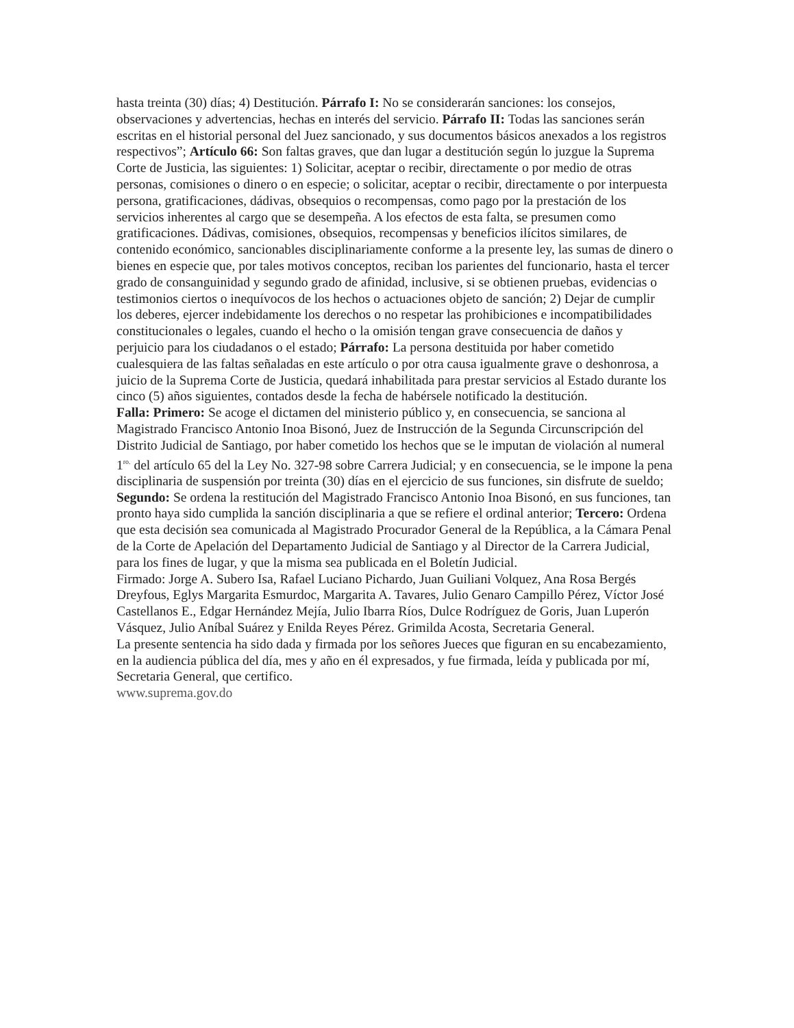hasta treinta (30) días; 4) Destitución. Párrafo I: No se considerarán sanciones: los consejos, observaciones y advertencias, hechas en interés del servicio. Párrafo II: Todas las sanciones serán escritas en el historial personal del Juez sancionado, y sus documentos básicos anexados a los registros respectivos”; Artículo 66: Son faltas graves, que dan lugar a destitución según lo juzgue la Suprema Corte de Justicia, las siguientes: 1) Solicitar, aceptar o recibir, directamente o por medio de otras personas, comisiones o dinero o en especie; o solicitar, aceptar o recibir, directamente o por interpuesta persona, gratificaciones, dádivas, obsequios o recompensas, como pago por la prestación de los servicios inherentes al cargo que se desempeña. A los efectos de esta falta, se presumen como gratificaciones. Dádivas, comisiones, obsequios, recompensas y beneficios ilícitos similares, de contenido económico, sancionables disciplinariamente conforme a la presente ley, las sumas de dinero o bienes en especie que, por tales motivos conceptos, reciban los parientes del funcionario, hasta el tercer grado de consanguinidad y segundo grado de afinidad, inclusive, si se obtienen pruebas, evidencias o testimonios ciertos o inequívocos de los hechos o actuaciones objeto de sanción; 2) Dejar de cumplir los deberes, ejercer indebidamente los derechos o no respetar las prohibiciones e incompatibilidades constitucionales o legales, cuando el hecho o la omisión tengan grave consecuencia de daños y perjuicio para los ciudadanos o el estado; Párrafo: La persona destituida por haber cometido cualesquiera de las faltas señaladas en este artículo o por otra causa igualmente grave o deshonrosa, a juicio de la Suprema Corte de Justicia, quedará inhabilitada para prestar servicios al Estado durante los cinco (5) años siguientes, contados desde la fecha de habérsele notificado la destitución.
Falla: Primero: Se acoge el dictamen del ministerio público y, en consecuencia, se sanciona al Magistrado Francisco Antonio Inoa Bisonó, Juez de Instrucción de la Segunda Circunscripción del Distrito Judicial de Santiago, por haber cometido los hechos que se le imputan de violación al numeral 1<sup>ro.</sup> del artículo 65 del la Ley No. 327-98 sobre Carrera Judicial; y en consecuencia, se le impone la pena disciplinaria de suspensión por treinta (30) días en el ejercicio de sus funciones, sin disfrute de sueldo; Segundo: Se ordena la restitución del Magistrado Francisco Antonio Inoa Bisonó, en sus funciones, tan pronto haya sido cumplida la sanción disciplinaria a que se refiere el ordinal anterior; Tercero: Ordena que esta decisión sea comunicada al Magistrado Procurador General de la República, a la Cámara Penal de la Corte de Apelación del Departamento Judicial de Santiago y al Director de la Carrera Judicial, para los fines de lugar, y que la misma sea publicada en el Boletín Judicial.
Firmado: Jorge A. Subero Isa, Rafael Luciano Pichardo, Juan Guiliani Volquez, Ana Rosa Bergés Dreyfous, Eglys Margarita Esmurdoc, Margarita A. Tavares, Julio Genaro Campillo Pérez, Víctor José Castellanos E., Edgar Hernández Mejía, Julio Ibarra Ríos, Dulce Rodríguez de Goris, Juan Luperón Vásquez, Julio Aníbal Suárez y Enilda Reyes Pérez. Grimilda Acosta, Secretaria General.
La presente sentencia ha sido dada y firmada por los señores Jueces que figuran en su encabezamiento, en la audiencia pública del día, mes y año en él expresados, y fue firmada, leída y publicada por mí, Secretaria General, que certifico.
www.suprema.gov.do